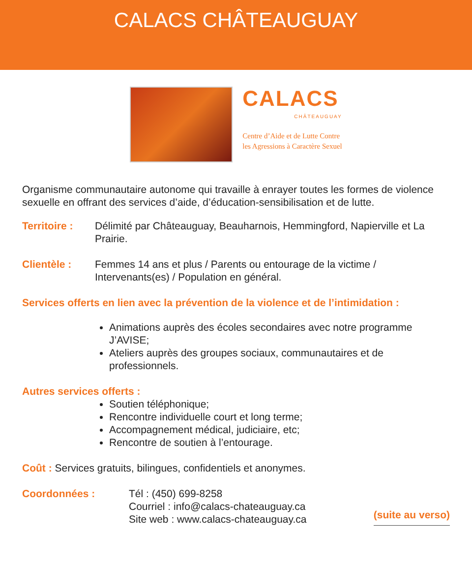CALACS CHÂTEAUGUAY
CALACS
CHÂTEAUGUAY
Centre d’Aide et de Lutte Contre
les Agressions à Caractère Sexuel
Organisme communautaire autonome qui travaille à enrayer toutes les formes de violence sexuelle en offrant des services d’aide, d’éducation-sensibilisation et de lutte.
Territoire :
Délimité par Châteauguay, Beauharnois, Hemmingford, Napierville et La Prairie.
Clientèle : Femmes 14 ans et plus / Parents ou entourage de la victime / Intervenants(es) / Population en général.
Services offerts en lien avec la prévention de la violence et de l’intimidation :
Animations auprès des écoles secondaires avec notre programme J’AVISE;
Ateliers auprès des groupes sociaux, communautaires et de professionnels.
Autres services offerts :
Soutien téléphonique;
Rencontre individuelle court et long terme;
Accompagnement médical, judiciaire, etc;
Rencontre de soutien à l’entourage.
Coût : Services gratuits, bilingues, confidentiels et anonymes.
Coordonnées : Tél : (450) 699-8258
Courriel : info@calacs-chateauguay.ca
Site web : www.calacs-chateauguay.ca
(suite au verso)